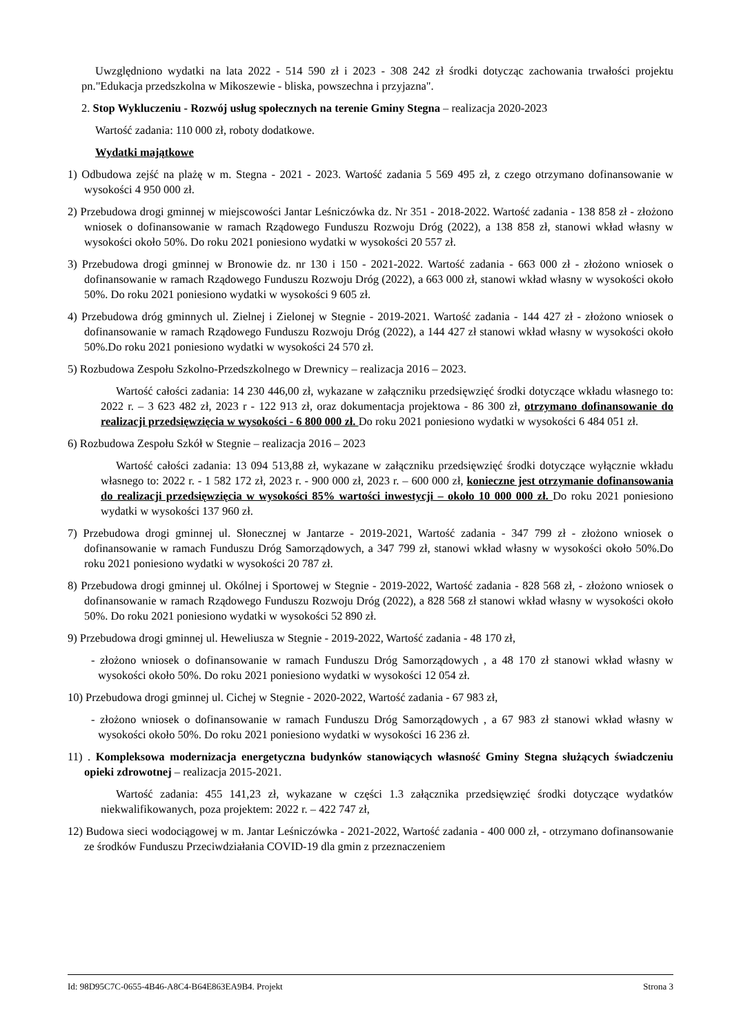Uwzględniono wydatki na lata 2022 - 514 590 zł i 2023 - 308 242 zł środki dotycząc zachowania trwałości projektu pn."Edukacja przedszkolna w Mikoszewie - bliska, powszechna i przyjazna".
2. Stop Wykluczeniu - Rozwój usług społecznych na terenie Gminy Stegna – realizacja 2020-2023
Wartość zadania: 110 000 zł, roboty dodatkowe.
Wydatki majątkowe
1) Odbudowa zejść na plażę w m. Stegna - 2021 - 2023. Wartość zadania 5 569 495 zł, z czego otrzymano dofinansowanie w wysokości 4 950 000 zł.
2) Przebudowa drogi gminnej w miejscowości Jantar Leśniczówka dz. Nr 351 - 2018-2022. Wartość zadania - 138 858 zł - złożono wniosek o dofinansowanie w ramach Rządowego Funduszu Rozwoju Dróg (2022), a 138 858 zł, stanowi wkład własny w wysokości około 50%. Do roku 2021 poniesiono wydatki w wysokości 20 557 zł.
3) Przebudowa drogi gminnej w Bronowie dz. nr 130 i 150 - 2021-2022. Wartość zadania - 663 000 zł - złożono wniosek o dofinansowanie w ramach Rządowego Funduszu Rozwoju Dróg (2022), a 663 000 zł, stanowi wkład własny w wysokości około 50%. Do roku 2021 poniesiono wydatki w wysokości 9 605 zł.
4) Przebudowa dróg gminnych ul. Zielnej i Zielonej w Stegnie - 2019-2021. Wartość zadania - 144 427 zł - złożono wniosek o dofinansowanie w ramach Rządowego Funduszu Rozwoju Dróg (2022), a 144 427 zł stanowi wkład własny w wysokości około 50%.Do roku 2021 poniesiono wydatki w wysokości 24 570 zł.
5) Rozbudowa Zespołu Szkolno-Przedszkolnego w Drewnicy – realizacja 2016 – 2023.
Wartość całości zadania: 14 230 446,00 zł, wykazane w załączniku przedsięwzięć środki dotyczące wkładu własnego to: 2022 r. – 3 623 482 zł, 2023 r - 122 913 zł, oraz dokumentacja projektowa - 86 300 zł, otrzymano dofinansowanie do realizacji przedsięwzięcia w wysokości - 6 800 000 zł. Do roku 2021 poniesiono wydatki w wysokości 6 484 051 zł.
6) Rozbudowa Zespołu Szkół w Stegnie – realizacja 2016 – 2023
Wartość całości zadania: 13 094 513,88 zł, wykazane w załączniku przedsięwzięć środki dotyczące wyłącznie wkładu własnego to: 2022 r. - 1 582 172 zł, 2023 r. - 900 000 zł, 2023 r. – 600 000 zł, konieczne jest otrzymanie dofinansowania do realizacji przedsięwzięcia w wysokości 85% wartości inwestycji – około 10 000 000 zł. Do roku 2021 poniesiono wydatki w wysokości 137 960 zł.
7) Przebudowa drogi gminnej ul. Słonecznej w Jantarze - 2019-2021, Wartość zadania - 347 799 zł - złożono wniosek o dofinansowanie w ramach Funduszu Dróg Samorządowych, a 347 799 zł, stanowi wkład własny w wysokości około 50%.Do roku 2021 poniesiono wydatki w wysokości 20 787 zł.
8) Przebudowa drogi gminnej ul. Okólnej i Sportowej w Stegnie - 2019-2022, Wartość zadania - 828 568 zł, - złożono wniosek o dofinansowanie w ramach Rządowego Funduszu Rozwoju Dróg (2022), a 828 568 zł stanowi wkład własny w wysokości około 50%. Do roku 2021 poniesiono wydatki w wysokości 52 890 zł.
9) Przebudowa drogi gminnej ul. Heweliusza w Stegnie - 2019-2022, Wartość zadania - 48 170 zł,
- złożono wniosek o dofinansowanie w ramach Funduszu Dróg Samorządowych , a 48 170 zł stanowi wkład własny w wysokości około 50%. Do roku 2021 poniesiono wydatki w wysokości 12 054 zł.
10) Przebudowa drogi gminnej ul. Cichej w Stegnie - 2020-2022, Wartość zadania - 67 983 zł,
- złożono wniosek o dofinansowanie w ramach Funduszu Dróg Samorządowych , a 67 983 zł stanowi wkład własny w wysokości około 50%. Do roku 2021 poniesiono wydatki w wysokości 16 236 zł.
11) . Kompleksowa modernizacja energetyczna budynków stanowiących własność Gminy Stegna służących świadczeniu opieki zdrowotnej – realizacja 2015-2021.
Wartość zadania: 455 141,23 zł, wykazane w części 1.3 załącznika przedsięwzięć środki dotyczące wydatków niekwalifikowanych, poza projektem: 2022 r. – 422 747 zł,
12) Budowa sieci wodociągowej w m. Jantar Leśniczówka - 2021-2022, Wartość zadania - 400 000 zł, - otrzymano dofinansowanie ze środków Funduszu Przeciwdziałania COVID-19 dla gmin z przeznaczeniem
Id: 98D95C7C-0655-4B46-A8C4-B64E863EA9B4. Projekt Strona 3